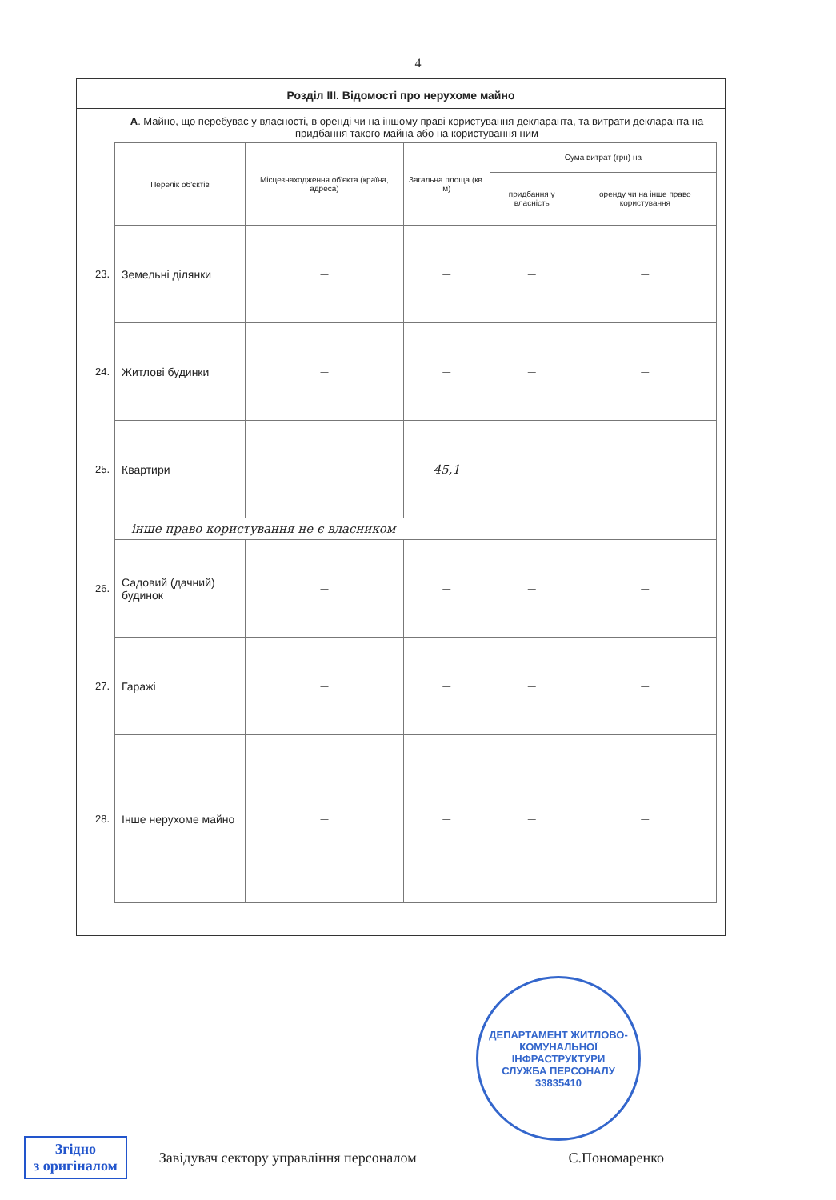4
Розділ ІІІ. Відомості про нерухоме майно
А. Майно, що перебуває у власності, в оренді чи на іншому праві користування декларанта, та витрати декларанта на придбання такого майна або на користування ним
| | Перелік об'єктів | Місцезнаходження об'єкта (країна, адреса) | Загальна площа (кв. м) | Сума витрат (грн) на | |
| | | | | придбання у власність | оренду чи на інше право користування |
| 23. | Земельні ділянки | — | — | — | — |
| 24. | Житлові будинки | — | — | — | — |
| 25. | Квартири | | 45,1 | | |
| | інше право користування не є власником | | | | |
| 26. | Садовий (дачний) будинок | — | — | — | — |
| 27. | Гаражі | — | — | — | — |
| 28. | Інше нерухоме майно | — | — | — | — |
ДЕПАРТАМЕНТ ЖИТЛОВО-КОМУНАЛЬНОЇ ІНФРАСТРУКТУРИ
СЛУЖБА ПЕРСОНАЛУ
33835410
Згідно
з оригіналом
Завідувач сектору управління персоналом
С.Пономаренко